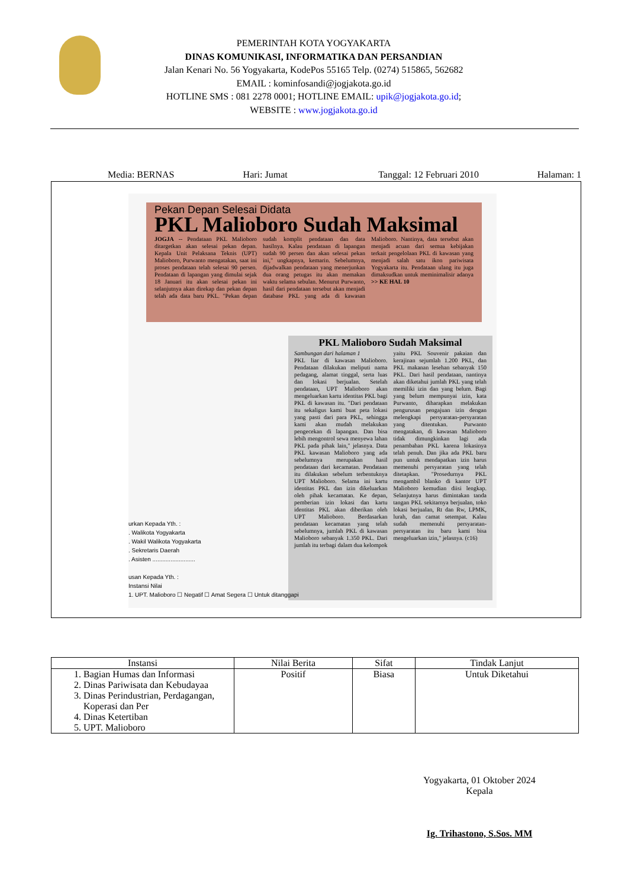PEMERINTAH KOTA YOGYAKARTA
DINAS KOMUNIKASI, INFORMATIKA DAN PERSANDIAN
Jalan Kenari No. 56 Yogyakarta, KodePos 55165 Telp. (0274) 515865, 562682
EMAIL : kominfosandi@jogjakota.go.id
HOTLINE SMS : 081 2278 0001; HOTLINE EMAIL: upik@jogjakota.go.id;
WEBSITE : www.jogjakota.go.id
Media: BERNAS Hari: Jumat Tanggal: 12 Februari 2010 Halaman: 1
Pekan Depan Selesai Didata
PKL Malioboro Sudah Maksimal
JOGJA -- Pendataan PKL Malioboro ditargetkan akan selesai pekan depan. Kepala Unit Pelaksana Teknis (UPT) Malioboro, Purwanto mengatakan, saat ini proses pendataan telah selesai 90 persen. Pendataan di lapangan yang dimulai sejak 18 Januari itu akan selesai pekan ini selanjutnya akan direkap dan pekan depan telah ada data baru PKL. "Pekan depan sudah komplit pendataan dan data hasilnya. Kalau pendataan di lapangan sudah 90 persen dan akan selesai pekan ini," ungkapnya, kemarin. Sebelumnya, dijadwalkan pendataan yang menerjunkan dua orang petugas itu akan memakan waktu selama sebulan. Menurut Purwanto, hasil dari pendataan tersebut akan menjadi database PKL yang ada di kawasan Malioboro. Nantinya, data tersebut akan menjadi acuan dari semua kebijakan terkait pengelolaan PKL di kawasan yang menjadi salah satu ikon pariwisata Yogyakarta itu. Pendataan ulang itu juga dimaksudkan untuk meminimalisir adanya >> KE HAL 10
PKL Malioboro Sudah Maksimal
Sambungan dari halaman 1
PKL liar di kawasan Malioboro. Pendataan dilakukan meliputi nama pedagang, alamat tinggal, serta luas dan lokasi berjualan. Setelah pendataan, UPT Malioboro akan mengeluarkan kartu identitas PKL bagi PKL di kawasan itu. "Dari pendataan itu sekaligus kami buat peta lokasi yang pasti dari para PKL, sehingga kami akan mudah melakukan pengecekan di lapangan. Dan bisa lebih mengontrol sewa menyewa lahan PKL pada pihak lain," jelasnya. Data PKL kawasan Malioboro yang ada sebelumnya merupakan hasil pendataan dari kecamatan. Pendataan itu dilakukan sebelum terbentuknya UPT Malioboro. Selama ini kartu identitas PKL dan izin dikeluarkan oleh pihak kecamatan. Ke depan, pemberian izin lokasi dan kartu identitas PKL akan diberikan oleh UPT Malioboro. Berdasarkan pendataan kecamatan yang telah sebelumnya, jumlah PKL di kawasan Malioboro sebanyak 1.350 PKL. Dari jumlah itu terbagi dalam dua kelompok yaitu PKL Souvenir pakaian dan kerajinan sejumlah 1.200 PKL, dan PKL makanan lesehan sebanyak 150 PKL. Dari hasil pendataan, nantinya akan diketahui jumlah PKL yang telah memiliki izin dan yang belum. Bagi yang belum mempunyai izin, kata Purwanto, diharapkan melakukan pengurusan pengajuan izin dengan melengkapi persyaratan-persyaratan yang ditentukan. Purwanto mengatakan, di kawasan Malioboro tidak dimungkinkan lagi ada penambahan PKL karena lokasinya telah penuh. Dan jika ada PKL baru pun untuk mendapatkan izin harus memenuhi persyaratan yang telah ditetapkan. "Prosedurnya PKL mengambil blanko di kantor UPT Malioboro kemudian diisi lengkap. Selanjutnya harus dimintakan tanda tangan PKL sekitarnya berjualan, toko lokasi berjualan, Rt dan Rw, LPMK, lurah, dan camat setempat. Kalau sudah memenuhi persyaratan-persyaratan itu baru kami bisa mengeluarkan izin," jelasnya. (c16)
urkan Kepada Yth. :
. Walikota Yogyakarta
. Wakil Walikota Yogyakarta
. Sekretaris Daerah
. Asisten ..........................
usan Kepada Yth. :
Instansi Nilai
1. UPT. Malioboro ☐ Negatif ☐ Amat Segera ☐ Untuk ditanggapi
| Instansi | Nilai Berita | Sifat | Tindak Lanjut |
| --- | --- | --- | --- |
| 1. Bagian Humas dan Informasi 2. Dinas Pariwisata dan Kebudayaa 3. Dinas Perindustrian, Perdagangan, Koperasi dan Per 4. Dinas Ketertiban 5. UPT. Malioboro | Positif | Biasa | Untuk Diketahui |
Yogyakarta, 01 Oktober 2024
Kepala
Ig. Trihastono, S.Sos. MM